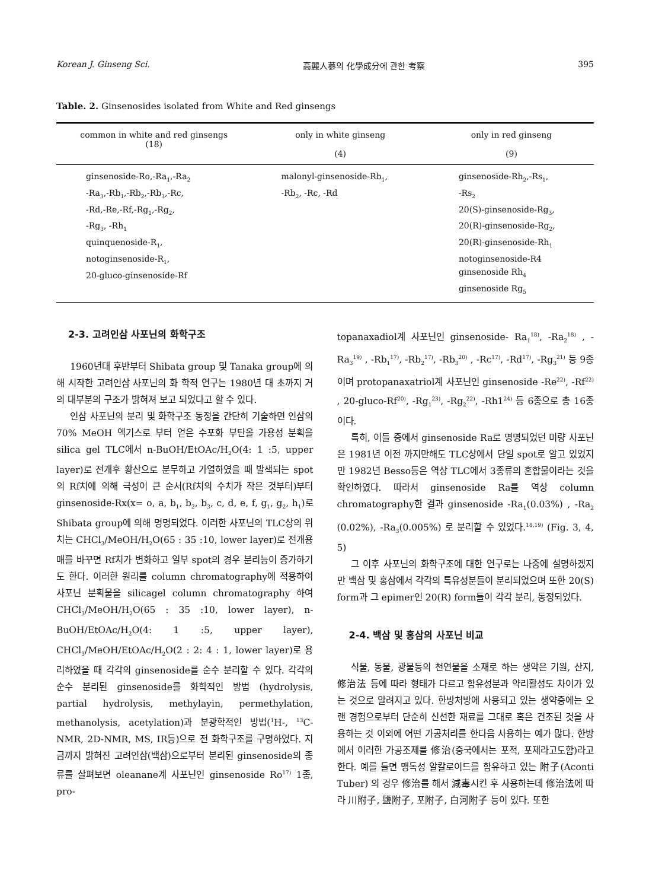Korean J. Ginseng Sci. 高麗人蔘의 化學成分에 관한 考察 395
Table. 2. Ginsenosides isolated from White and Red ginsengs
| common in white and red ginsengs (18) | only in white ginseng (4) | only in red ginseng (9) |
| --- | --- | --- |
| ginsenoside-Ro,-Ra<sub>1</sub>,-Ra<sub>2</sub> -Ra<sub>3</sub>,-Rb<sub>1</sub>,-Rb<sub>2</sub>,-Rb<sub>3</sub>,-Rc, -Rd,-Re,-Rf,-Rg<sub>1</sub>,-Rg<sub>2</sub>, -Rg<sub>3</sub>, -Rh<sub>1</sub> quinquenoside-R<sub>1</sub>, notoginsenoside-R<sub>1</sub>, 20-gluco-ginsenoside-Rf | malonyl-ginsenoside-Rb<sub>1</sub>, -Rb<sub>2</sub>, -Rc, -Rd | ginsenoside-Rh<sub>2</sub>,-Rs<sub>1</sub>, -Rs<sub>2</sub> 20(S)-ginsenoside-Rg<sub>3</sub>, 20(R)-ginsenoside-Rg<sub>2</sub>, 20(R)-ginsenoside-Rh<sub>1</sub> notoginsenoside-R4 ginsenoside Rh<sub>4</sub> ginsenoside Rg<sub>5</sub> |
2-3. 고려인삼 사포닌의 화학구조
1960년대 후반부터 Shibata group 및 Tanaka group에 의해 시작한 고려인삼 사포닌의 화 학적 연구는 1980년 대 초까지 거의 대부분의 구조가 밝혀져 보고 되었다고 할 수 있다.
인삼 사포닌의 분리 및 화학구조 동정을 간단히 기술하면 인삼의 70% MeOH 엑기스로 부터 얻은 수포화 부탄올 가용성 분획을 silica gel TLC에서 n-BuOH/EtOAc/H<sub>2</sub>O(4: 1 :5, upper layer)로 전개후 황산으로 분무하고 가열하였을 때 발색되는 spot의 Rf치에 의해 극성이 큰 순서(Rf치의 수치가 작은 것부터)부터 ginsenoside-Rx(x= o, a, b<sub>1</sub>, b<sub>2</sub>, b<sub>3</sub>, c, d, e, f, g<sub>1</sub>, g<sub>2</sub>, h<sub>1</sub>)로 Shibata group에 의해 명명되었다. 이러한 사포닌의 TLC상의 위치는 CHCl<sub>3</sub>/MeOH/H<sub>2</sub>O(65 : 35 :10, lower layer)로 전개용매를 바꾸면 Rf치가 변화하고 일부 spot의 경우 분리능이 증가하기도 한다. 이러한 원리를 column chromatography에 적용하여 사포닌 분획물을 silicagel column chromatography 하여 CHCl<sub>3</sub>/MeOH/H<sub>2</sub>O(65 : 35 :10, lower layer), n-BuOH/EtOAc/H<sub>2</sub>O(4: 1 :5, upper layer), CHCl<sub>3</sub>/MeOH/EtOAc/H<sub>2</sub>O(2 : 2: 4 : 1, lower layer)로 용리하였을 때 각각의 ginsenoside를 순수 분리할 수 있다. 각각의 순수 분리된 ginsenoside를 화학적인 방법 (hydrolysis, partial hydrolysis, methylayin, permethylation, methanolysis, acetylation)과 분광학적인 방법(<sup>1</sup>H-, <sup>13</sup>C-NMR, 2D-NMR, MS, IR등)으로 전 화학구조를 구명하였다. 지금까지 밝혀진 고려인삼(백삼)으로부터 분리된 ginsenoside의 종류를 살펴보면 oleanane계 사포닌인 ginsenoside Ro<sup>17)</sup> 1종, pro-
topanaxadiol계 사포닌인 ginsenoside- Ra<sub>1</sub><sup>18)</sup>, -Ra<sub>2</sub><sup>18)</sup> , -Ra<sub>3</sub><sup>19)</sup> , -Rb<sub>1</sub><sup>17)</sup>, -Rb<sub>2</sub><sup>17)</sup>, -Rb<sub>3</sub><sup>20)</sup> , -Rc<sup>17)</sup>, -Rd<sup>17)</sup>, -Rg<sub>3</sub><sup>21)</sup> 등 9종이며 protopanaxatriol계 사포닌인 ginsenoside -Re<sup>22)</sup>, -Rf<sup>22)</sup> , 20-gluco-Rf<sup>20)</sup>, -Rg<sub>1</sub><sup>23)</sup>, -Rg<sub>2</sub><sup>22)</sup>, -Rh1<sup>24)</sup> 등 6종으로 총 16종이다.
특히, 이들 중에서 ginsenoside Ra로 명명되었던 미량 사포닌은 1981년 이전 까지만해도 TLC상에서 단일 spot로 알고 있었지만 1982년 Besso등은 역상 TLC에서 3종류의 혼합물이라는 것을 확인하였다. 따라서 ginsenoside Ra를 역상 column chromatography한 결과 ginsenoside -Ra<sub>1</sub>(0.03%) , -Ra<sub>2</sub> (0.02%), -Ra<sub>3</sub>(0.005%) 로 분리할 수 있었다.<sup>18,19)</sup> (Fig. 3, 4, 5)
그 이후 사포닌의 화학구조에 대한 연구로는 나중에 설명하겠지만 백삼 및 홍삼에서 각각의 특유성분들이 분리되었으며 또한 20(S) form과 그 epimer인 20(R) form들이 각각 분리, 동정되었다.
2-4. 백삼 및 홍삼의 사포닌 비교
식물, 동물, 광물등의 천연물을 소재로 하는 생약은 기원, 산지, 修治法 등에 따라 형태가 다르고 함유성분과 약리활성도 차이가 있는 것으로 알려지고 있다. 한방처방에 사용되고 있는 생약중에는 오랜 경험으로부터 단순히 신선한 재료를 그대로 혹은 건조된 것을 사용하는 것 이외에 어떤 가공처리를 한다음 사용하는 예가 많다. 한방에서 이러한 가공조제를 修治(중국에서는 포적, 포제라고도함)라고 한다. 예를 들면 맹독성 알칼로이드를 함유하고 있는 附子(Aconti Tuber) 의 경우 修治를 해서 減毒시킨 후 사용하는데 修治法에 따라 川附子, 鹽附子, 포附子, 白河附子 등이 있다. 또한